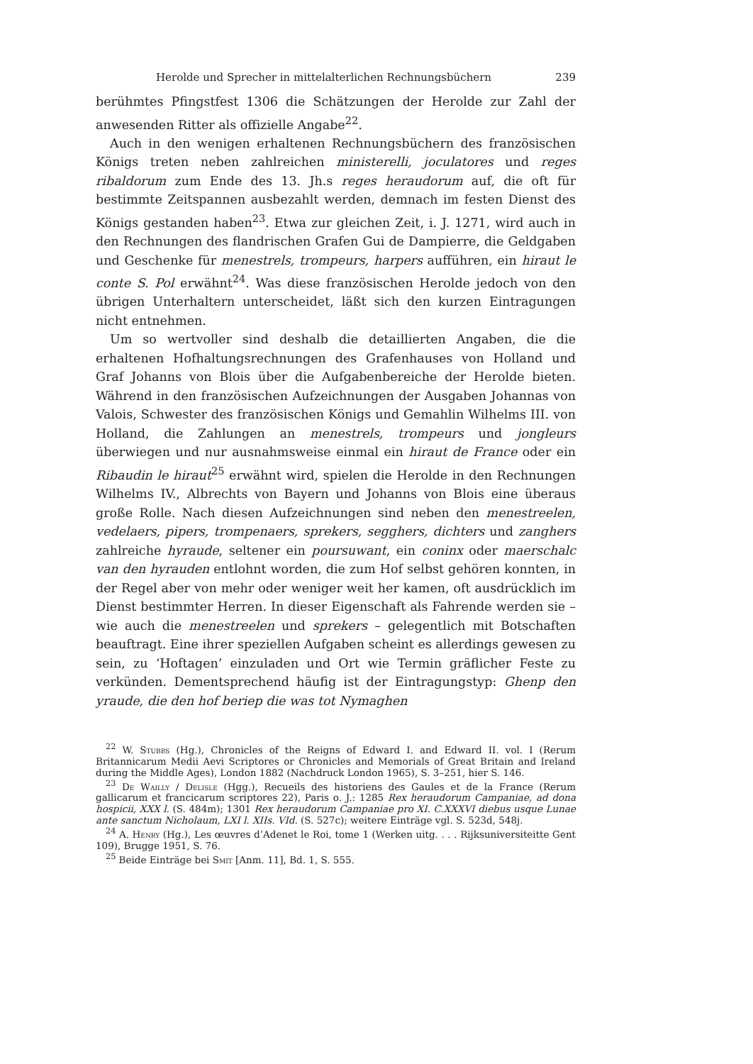Herolde und Sprecher in mittelalterlichen Rechnungsbüchern 239
berühmtes Pfingstfest 1306 die Schätzungen der Herolde zur Zahl der anwesenden Ritter als offizielle Angabe<sup>22</sup>.
Auch in den wenigen erhaltenen Rechnungsbüchern des französischen Königs treten neben zahlreichen ministerelli, joculatores und reges ribaldorum zum Ende des 13. Jh.s reges heraudorum auf, die oft für bestimmte Zeitspannen ausbezahlt werden, demnach im festen Dienst des Königs gestanden haben<sup>23</sup>. Etwa zur gleichen Zeit, i. J. 1271, wird auch in den Rechnungen des flandrischen Grafen Gui de Dampierre, die Geldgaben und Geschenke für menestrels, trompeurs, harpers aufführen, ein hiraut le conte S. Pol erwähnt<sup>24</sup>. Was diese französischen Herolde jedoch von den übrigen Unterhaltern unterscheidet, läßt sich den kurzen Eintragungen nicht entnehmen.
Um so wertvoller sind deshalb die detaillierten Angaben, die die erhaltenen Hofhaltungsrechnungen des Grafenhauses von Holland und Graf Johanns von Blois über die Aufgabenbereiche der Herolde bieten. Während in den französischen Aufzeichnungen der Ausgaben Johannas von Valois, Schwester des französischen Königs und Gemahlin Wilhelms III. von Holland, die Zahlungen an menestrels, trompeurs und jongleurs überwiegen und nur ausnahmsweise einmal ein hiraut de France oder ein Ribaudin le hiraut<sup>25</sup> erwähnt wird, spielen die Herolde in den Rechnungen Wilhelms IV., Albrechts von Bayern und Johanns von Blois eine überaus große Rolle. Nach diesen Aufzeichnungen sind neben den menestreelen, vedelaers, pipers, trompenaers, sprekers, segghers, dichters und zanghers zahlreiche hyraude, seltener ein poursuwant, ein coninx oder maerschalc van den hyrauden entlohnt worden, die zum Hof selbst gehören konnten, in der Regel aber von mehr oder weniger weit her kamen, oft ausdrücklich im Dienst bestimmter Herren. In dieser Eigenschaft als Fahrende werden sie – wie auch die menestreelen und sprekers – gelegentlich mit Botschaften beauftragt. Eine ihrer speziellen Aufgaben scheint es allerdings gewesen zu sein, zu ‘Hoftagen’ einzuladen und Ort wie Termin gräflicher Feste zu verkünden. Dementsprechend häufig ist der Eintragungstyp: Ghenp den yraude, die den hof beriep die was tot Nymaghen
<sup>22</sup> W. Stubbs (Hg.), Chronicles of the Reigns of Edward I. and Edward II. vol. I (Rerum Britannicarum Medii Aevi Scriptores or Chronicles and Memorials of Great Britain and Ireland during the Middle Ages), London 1882 (Nachdruck London 1965), S. 3–251, hier S. 146.
<sup>23</sup> De Wailly / Delisle (Hgg.), Recueils des historiens des Gaules et de la France (Rerum gallicarum et francicarum scriptores 22), Paris o. J.: 1285 Rex heraudorum Campaniae, ad dona hospicii, XXX l. (S. 484m); 1301 Rex heraudorum Campaniae pro XI. C.XXXVI diebus usque Lunae ante sanctum Nicholaum, LXI l. XIIs. VId. (S. 527c); weitere Einträge vgl. S. 523d, 548j.
<sup>24</sup> A. Henry (Hg.), Les œuvres d’Adenet le Roi, tome 1 (Werken uitg. . . . Rijksuniversiteitte Gent 109), Brugge 1951, S. 76.
<sup>25</sup> Beide Einträge bei Smit [Anm. 11], Bd. 1, S. 555.